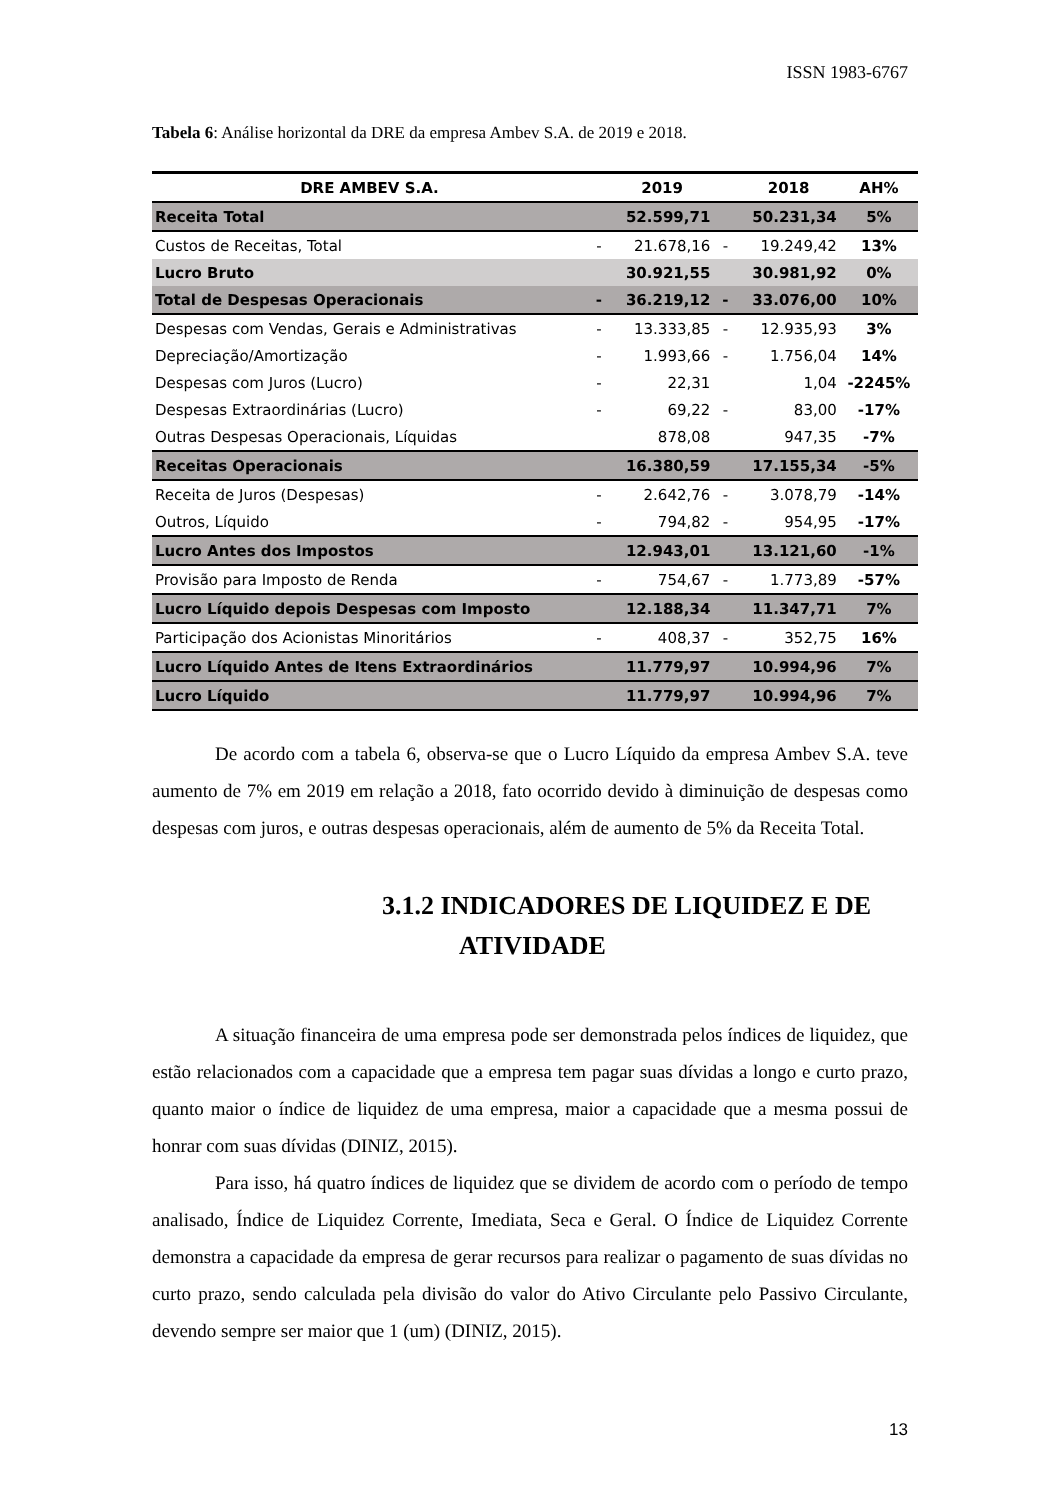ISSN 1983-6767
Tabela 6: Análise horizontal da DRE da empresa Ambev S.A. de 2019 e 2018.
| DRE AMBEV S.A. | | 2019 | | 2018 | AH% |
| --- | --- | --- | --- | --- | --- |
| Receita Total | | 52.599,71 | | 50.231,34 | 5% |
| Custos de Receitas, Total | - | 21.678,16 | - | 19.249,42 | 13% |
| Lucro Bruto | | 30.921,55 | | 30.981,92 | 0% |
| Total de Despesas Operacionais | - | 36.219,12 | - | 33.076,00 | 10% |
| Despesas com Vendas, Gerais e Administrativas | - | 13.333,85 | - | 12.935,93 | 3% |
| Depreciação/Amortização | - | 1.993,66 | - | 1.756,04 | 14% |
| Despesas com Juros (Lucro) | - | 22,31 | | 1,04 | -2245% |
| Despesas Extraordinárias (Lucro) | - | 69,22 | - | 83,00 | -17% |
| Outras Despesas Operacionais, Líquidas | | 878,08 | | 947,35 | -7% |
| Receitas Operacionais | | 16.380,59 | | 17.155,34 | -5% |
| Receita de Juros (Despesas) | - | 2.642,76 | - | 3.078,79 | -14% |
| Outros, Líquido | - | 794,82 | - | 954,95 | -17% |
| Lucro Antes dos Impostos | | 12.943,01 | | 13.121,60 | -1% |
| Provisão para Imposto de Renda | - | 754,67 | - | 1.773,89 | -57% |
| Lucro Líquido depois Despesas com Imposto | | 12.188,34 | | 11.347,71 | 7% |
| Participação dos Acionistas Minoritários | - | 408,37 | - | 352,75 | 16% |
| Lucro Líquido Antes de Itens Extraordinários | | 11.779,97 | | 10.994,96 | 7% |
| Lucro Líquido | | 11.779,97 | | 10.994,96 | 7% |
De acordo com a tabela 6, observa-se que o Lucro Líquido da empresa Ambev S.A. teve aumento de 7% em 2019 em relação a 2018, fato ocorrido devido à diminuição de despesas como despesas com juros, e outras despesas operacionais, além de aumento de 5% da Receita Total.
3.1.2 INDICADORES DE LIQUIDEZ E DE ATIVIDADE
A situação financeira de uma empresa pode ser demonstrada pelos índices de liquidez, que estão relacionados com a capacidade que a empresa tem pagar suas dívidas a longo e curto prazo, quanto maior o índice de liquidez de uma empresa, maior a capacidade que a mesma possui de honrar com suas dívidas (DINIZ, 2015).
Para isso, há quatro índices de liquidez que se dividem de acordo com o período de tempo analisado, Índice de Liquidez Corrente, Imediata, Seca e Geral. O Índice de Liquidez Corrente demonstra a capacidade da empresa de gerar recursos para realizar o pagamento de suas dívidas no curto prazo, sendo calculada pela divisão do valor do Ativo Circulante pelo Passivo Circulante, devendo sempre ser maior que 1 (um) (DINIZ, 2015).
13